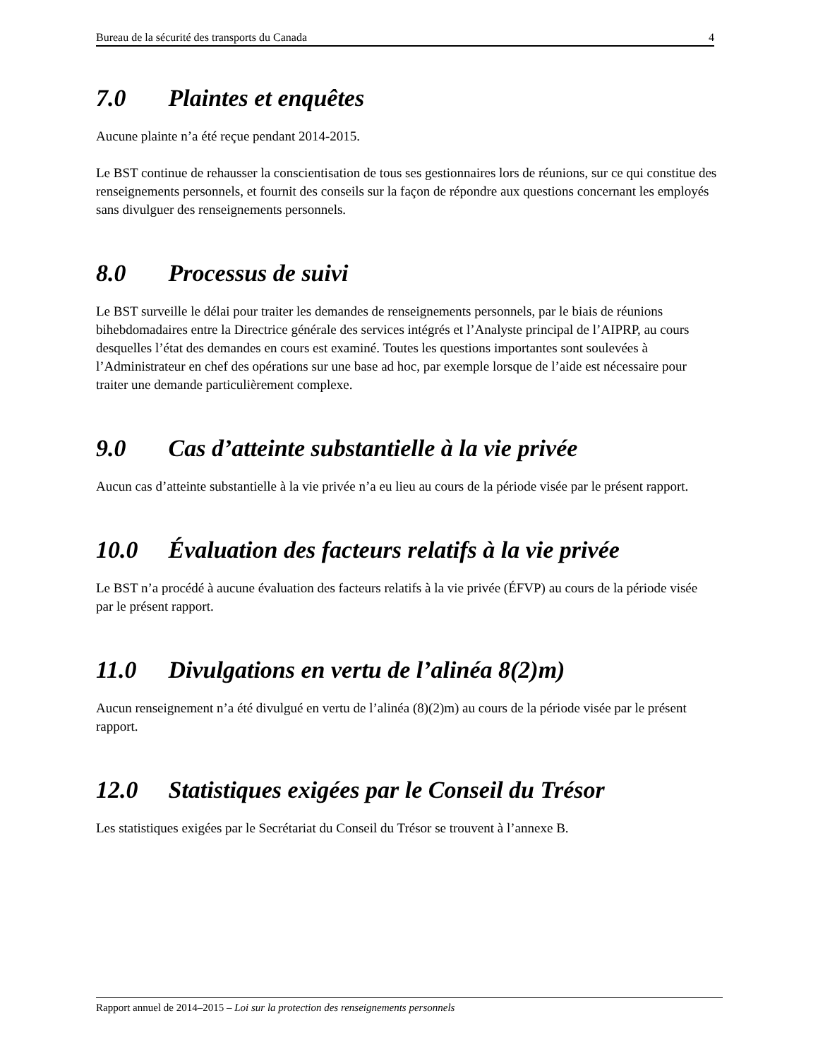Bureau de la sécurité des transports du Canada 4
7.0 Plaintes et enquêtes
Aucune plainte n’a été reçue pendant 2014-2015.
Le BST continue de rehausser la conscientisation de tous ses gestionnaires lors de réunions, sur ce qui constitue des renseignements personnels, et fournit des conseils sur la façon de répondre aux questions concernant les employés sans divulguer des renseignements personnels.
8.0 Processus de suivi
Le BST surveille le délai pour traiter les demandes de renseignements personnels, par le biais de réunions bihebdomadaires entre la Directrice générale des services intégrés et l’Analyste principal de l’AIPRP, au cours desquelles l’état des demandes en cours est examiné. Toutes les questions importantes sont soulevées à l’Administrateur en chef des opérations sur une base ad hoc, par exemple lorsque de l’aide est nécessaire pour traiter une demande particulièrement complexe.
9.0 Cas d’atteinte substantielle à la vie privée
Aucun cas d’atteinte substantielle à la vie privée n’a eu lieu au cours de la période visée par le présent rapport.
10.0 Évaluation des facteurs relatifs à la vie privée
Le BST n’a procédé à aucune évaluation des facteurs relatifs à la vie privée (ÉFVP) au cours de la période visée par le présent rapport.
11.0 Divulgations en vertu de l’alinéa 8(2)m)
Aucun renseignement n’a été divulgué en vertu de l’alinéa (8)(2)m) au cours de la période visée par le présent rapport.
12.0 Statistiques exigées par le Conseil du Trésor
Les statistiques exigées par le Secrétariat du Conseil du Trésor se trouvent à l’annexe B.
Rapport annuel de 2014–2015 – Loi sur la protection des renseignements personnels